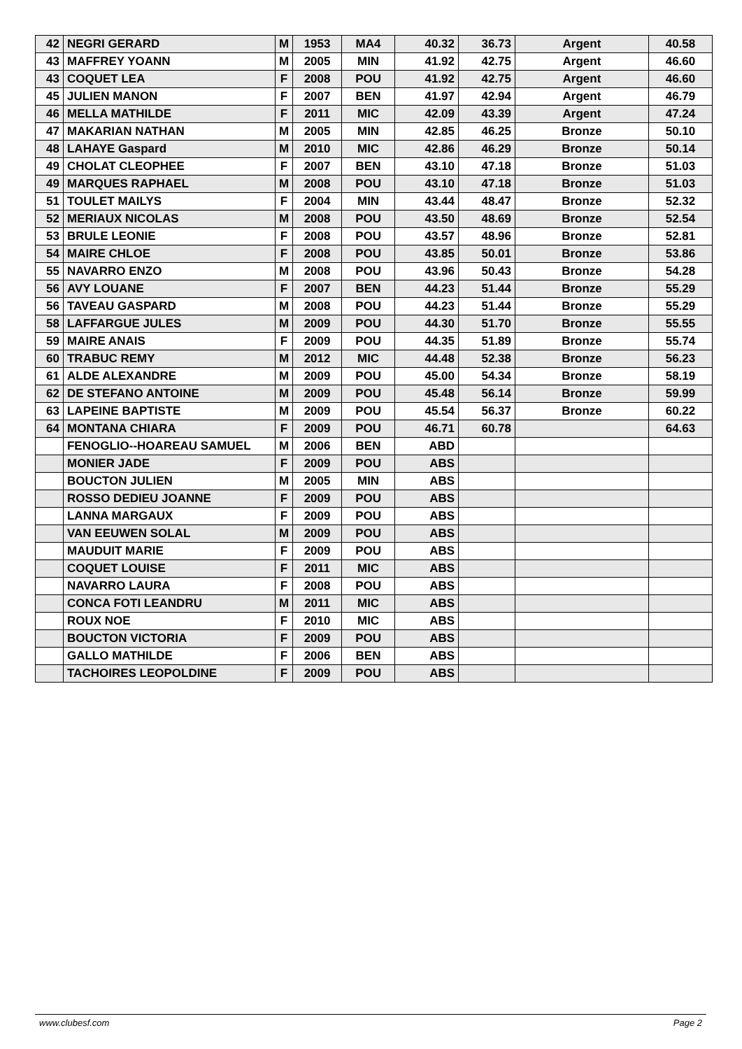| 42 | NEGRI GERARD | M | 1953 | MA4 | 40.32 | 36.73 | Argent | 40.58 |
| 43 | MAFFREY YOANN | M | 2005 | MIN | 41.92 | 42.75 | Argent | 46.60 |
| 43 | COQUET LEA | F | 2008 | POU | 41.92 | 42.75 | Argent | 46.60 |
| 45 | JULIEN MANON | F | 2007 | BEN | 41.97 | 42.94 | Argent | 46.79 |
| 46 | MELLA MATHILDE | F | 2011 | MIC | 42.09 | 43.39 | Argent | 47.24 |
| 47 | MAKARIAN NATHAN | M | 2005 | MIN | 42.85 | 46.25 | Bronze | 50.10 |
| 48 | LAHAYE Gaspard | M | 2010 | MIC | 42.86 | 46.29 | Bronze | 50.14 |
| 49 | CHOLAT CLEOPHEE | F | 2007 | BEN | 43.10 | 47.18 | Bronze | 51.03 |
| 49 | MARQUES RAPHAEL | M | 2008 | POU | 43.10 | 47.18 | Bronze | 51.03 |
| 51 | TOULET MAILYS | F | 2004 | MIN | 43.44 | 48.47 | Bronze | 52.32 |
| 52 | MERIAUX NICOLAS | M | 2008 | POU | 43.50 | 48.69 | Bronze | 52.54 |
| 53 | BRULE LEONIE | F | 2008 | POU | 43.57 | 48.96 | Bronze | 52.81 |
| 54 | MAIRE CHLOE | F | 2008 | POU | 43.85 | 50.01 | Bronze | 53.86 |
| 55 | NAVARRO ENZO | M | 2008 | POU | 43.96 | 50.43 | Bronze | 54.28 |
| 56 | AVY LOUANE | F | 2007 | BEN | 44.23 | 51.44 | Bronze | 55.29 |
| 56 | TAVEAU GASPARD | M | 2008 | POU | 44.23 | 51.44 | Bronze | 55.29 |
| 58 | LAFFARGUE JULES | M | 2009 | POU | 44.30 | 51.70 | Bronze | 55.55 |
| 59 | MAIRE ANAIS | F | 2009 | POU | 44.35 | 51.89 | Bronze | 55.74 |
| 60 | TRABUC REMY | M | 2012 | MIC | 44.48 | 52.38 | Bronze | 56.23 |
| 61 | ALDE ALEXANDRE | M | 2009 | POU | 45.00 | 54.34 | Bronze | 58.19 |
| 62 | DE STEFANO ANTOINE | M | 2009 | POU | 45.48 | 56.14 | Bronze | 59.99 |
| 63 | LAPEINE BAPTISTE | M | 2009 | POU | 45.54 | 56.37 | Bronze | 60.22 |
| 64 | MONTANA CHIARA | F | 2009 | POU | 46.71 | 60.78 | | 64.63 |
| | FENOGLIO--HOAREAU SAMUEL | M | 2006 | BEN | ABD | | | |
| | MONIER JADE | F | 2009 | POU | ABS | | | |
| | BOUCTON JULIEN | M | 2005 | MIN | ABS | | | |
| | ROSSO DEDIEU JOANNE | F | 2009 | POU | ABS | | | |
| | LANNA MARGAUX | F | 2009 | POU | ABS | | | |
| | VAN EEUWEN SOLAL | M | 2009 | POU | ABS | | | |
| | MAUDUIT MARIE | F | 2009 | POU | ABS | | | |
| | COQUET LOUISE | F | 2011 | MIC | ABS | | | |
| | NAVARRO LAURA | F | 2008 | POU | ABS | | | |
| | CONCA FOTI LEANDRU | M | 2011 | MIC | ABS | | | |
| | ROUX NOE | F | 2010 | MIC | ABS | | | |
| | BOUCTON VICTORIA | F | 2009 | POU | ABS | | | |
| | GALLO MATHILDE | F | 2006 | BEN | ABS | | | |
| | TACHOIRES LEOPOLDINE | F | 2009 | POU | ABS | | | |
www.clubesf.com Page 2